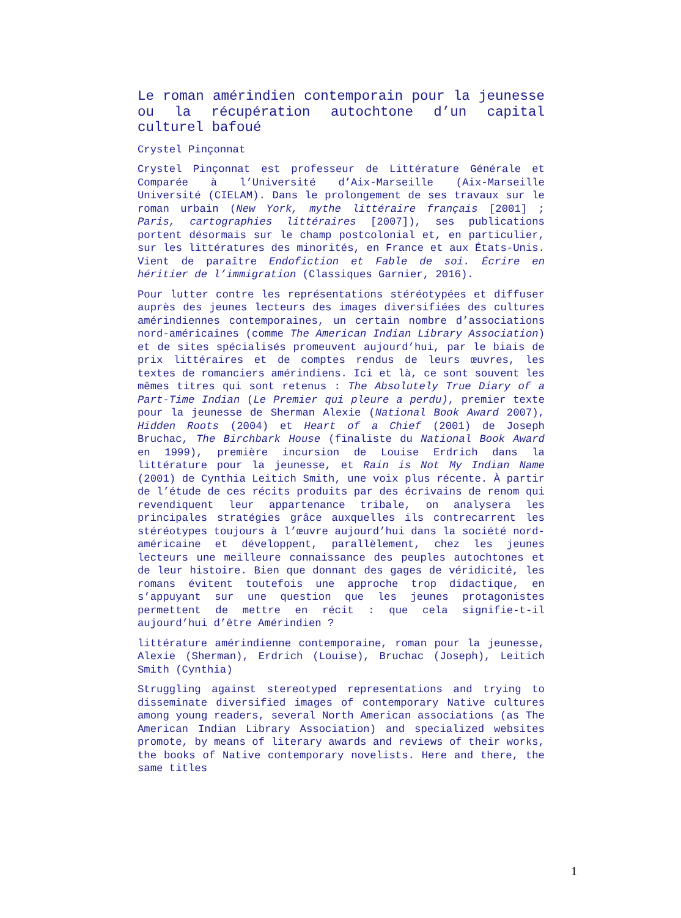Le roman amérindien contemporain pour la jeunesse ou la récupération autochtone d’un capital culturel bafoué
Crystel Pinçonnat
Crystel Pinçonnat est professeur de Littérature Générale et Comparée à l’Université d’Aix-Marseille (Aix-Marseille Université (CIELAM). Dans le prolongement de ses travaux sur le roman urbain (New York, mythe littéraire français [2001] ; Paris, cartographies littéraires [2007]), ses publications portent désormais sur le champ postcolonial et, en particulier, sur les littératures des minorités, en France et aux États-Unis. Vient de paraître Endofiction et Fable de soi. Écrire en héritier de l’immigration (Classiques Garnier, 2016).
Pour lutter contre les représentations stéréotypées et diffuser auprès des jeunes lecteurs des images diversifiées des cultures amérindiennes contemporaines, un certain nombre d’associations nord-américaines (comme The American Indian Library Association) et de sites spécialisés promeuvent aujourd’hui, par le biais de prix littéraires et de comptes rendus de leurs œuvres, les textes de romanciers amérindiens. Ici et là, ce sont souvent les mêmes titres qui sont retenus : The Absolutely True Diary of a Part-Time Indian (Le Premier qui pleure a perdu), premier texte pour la jeunesse de Sherman Alexie (National Book Award 2007), Hidden Roots (2004) et Heart of a Chief (2001) de Joseph Bruchac, The Birchbark House (finaliste du National Book Award en 1999), première incursion de Louise Erdrich dans la littérature pour la jeunesse, et Rain is Not My Indian Name (2001) de Cynthia Leitich Smith, une voix plus récente. À partir de l’étude de ces récits produits par des écrivains de renom qui revendiquent leur appartenance tribale, on analysera les principales stratégies grâce auxquelles ils contrecarrent les stéréotypes toujours à l’œuvre aujourd’hui dans la société nord-américaine et développent, parallèlement, chez les jeunes lecteurs une meilleure connaissance des peuples autochtones et de leur histoire. Bien que donnant des gages de véridicité, les romans évitent toutefois une approche trop didactique, en s’appuyant sur une question que les jeunes protagonistes permettent de mettre en récit : que cela signifie-t-il aujourd’hui d’être Amérindien ?
littérature amérindienne contemporaine, roman pour la jeunesse, Alexie (Sherman), Erdrich (Louise), Bruchac (Joseph), Leitich Smith (Cynthia)
Struggling against stereotyped representations and trying to disseminate diversified images of contemporary Native cultures among young readers, several North American associations (as The American Indian Library Association) and specialized websites promote, by means of literary awards and reviews of their works, the books of Native contemporary novelists. Here and there, the same titles
1